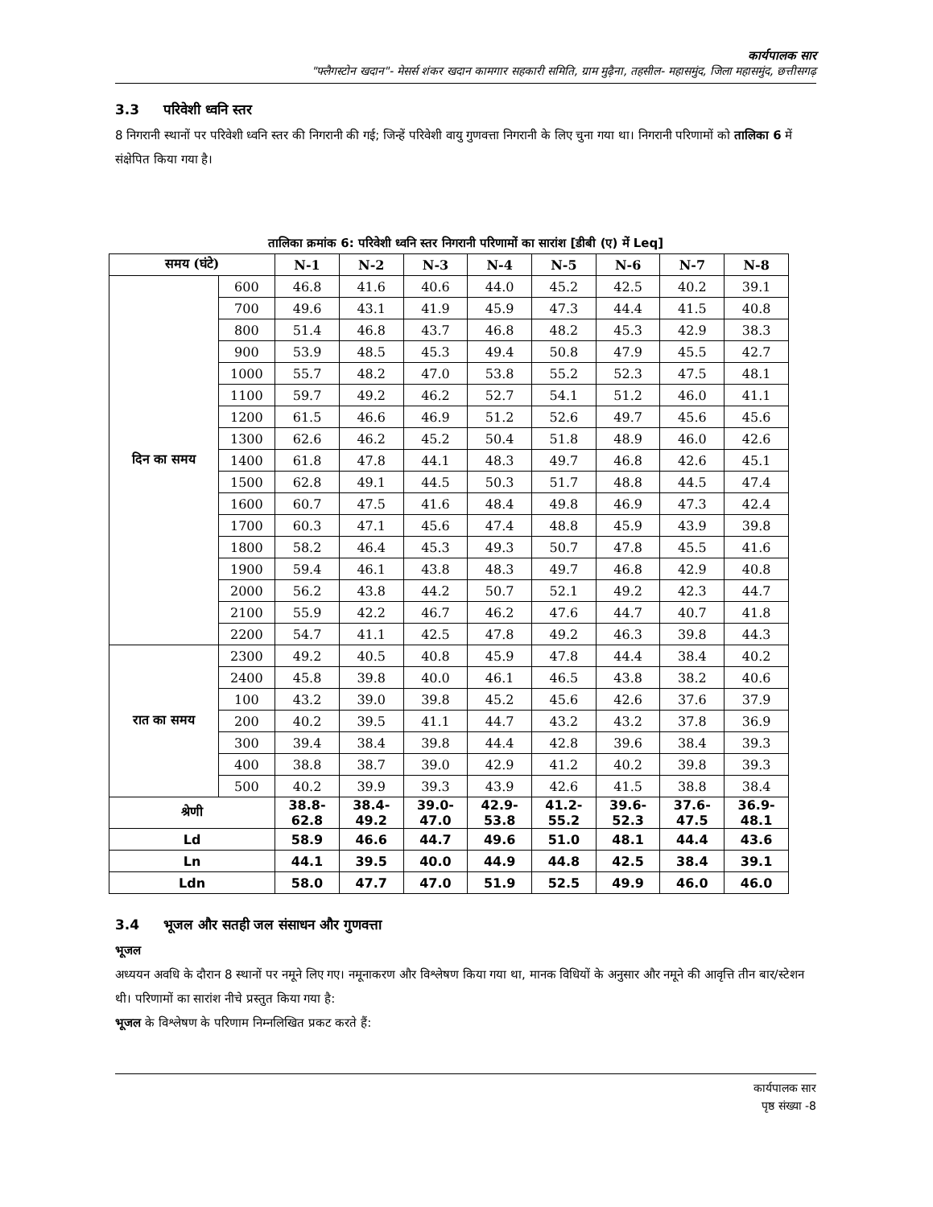कार्यपालक सार
"फ्लैगस्टोन खदान"- मेसर्स शंकर खदान कामगार सहकारी समिति, ग्राम मुढ़ैना, तहसील- महासमुंद, जिला महासमुंद, छत्तीसगढ़
3.3 परिवेशी ध्वनि स्तर
8 निगरानी स्थानों पर परिवेशी ध्वनि स्तर की निगरानी की गई; जिन्हें परिवेशी वायु गुणवत्ता निगरानी के लिए चुना गया था। निगरानी परिणामों को तालिका 6 में संक्षेपित किया गया है।
तालिका क्रमांक 6: परिवेशी ध्वनि स्तर निगरानी परिणामों का सारांश [डीबी (ए) में Leq]
| समय (घंटे) | | N-1 | N-2 | N-3 | N-4 | N-5 | N-6 | N-7 | N-8 |
| --- | --- | --- | --- | --- | --- | --- | --- | --- | --- |
| दिन का समय | 600 | 46.8 | 41.6 | 40.6 | 44.0 | 45.2 | 42.5 | 40.2 | 39.1 |
| | 700 | 49.6 | 43.1 | 41.9 | 45.9 | 47.3 | 44.4 | 41.5 | 40.8 |
| | 800 | 51.4 | 46.8 | 43.7 | 46.8 | 48.2 | 45.3 | 42.9 | 38.3 |
| | 900 | 53.9 | 48.5 | 45.3 | 49.4 | 50.8 | 47.9 | 45.5 | 42.7 |
| | 1000 | 55.7 | 48.2 | 47.0 | 53.8 | 55.2 | 52.3 | 47.5 | 48.1 |
| | 1100 | 59.7 | 49.2 | 46.2 | 52.7 | 54.1 | 51.2 | 46.0 | 41.1 |
| | 1200 | 61.5 | 46.6 | 46.9 | 51.2 | 52.6 | 49.7 | 45.6 | 45.6 |
| | 1300 | 62.6 | 46.2 | 45.2 | 50.4 | 51.8 | 48.9 | 46.0 | 42.6 |
| | 1400 | 61.8 | 47.8 | 44.1 | 48.3 | 49.7 | 46.8 | 42.6 | 45.1 |
| | 1500 | 62.8 | 49.1 | 44.5 | 50.3 | 51.7 | 48.8 | 44.5 | 47.4 |
| | 1600 | 60.7 | 47.5 | 41.6 | 48.4 | 49.8 | 46.9 | 47.3 | 42.4 |
| | 1700 | 60.3 | 47.1 | 45.6 | 47.4 | 48.8 | 45.9 | 43.9 | 39.8 |
| | 1800 | 58.2 | 46.4 | 45.3 | 49.3 | 50.7 | 47.8 | 45.5 | 41.6 |
| | 1900 | 59.4 | 46.1 | 43.8 | 48.3 | 49.7 | 46.8 | 42.9 | 40.8 |
| | 2000 | 56.2 | 43.8 | 44.2 | 50.7 | 52.1 | 49.2 | 42.3 | 44.7 |
| | 2100 | 55.9 | 42.2 | 46.7 | 46.2 | 47.6 | 44.7 | 40.7 | 41.8 |
| | 2200 | 54.7 | 41.1 | 42.5 | 47.8 | 49.2 | 46.3 | 39.8 | 44.3 |
| रात का समय | 2300 | 49.2 | 40.5 | 40.8 | 45.9 | 47.8 | 44.4 | 38.4 | 40.2 |
| | 2400 | 45.8 | 39.8 | 40.0 | 46.1 | 46.5 | 43.8 | 38.2 | 40.6 |
| | 100 | 43.2 | 39.0 | 39.8 | 45.2 | 45.6 | 42.6 | 37.6 | 37.9 |
| | 200 | 40.2 | 39.5 | 41.1 | 44.7 | 43.2 | 43.2 | 37.8 | 36.9 |
| | 300 | 39.4 | 38.4 | 39.8 | 44.4 | 42.8 | 39.6 | 38.4 | 39.3 |
| | 400 | 38.8 | 38.7 | 39.0 | 42.9 | 41.2 | 40.2 | 39.8 | 39.3 |
| | 500 | 40.2 | 39.9 | 39.3 | 43.9 | 42.6 | 41.5 | 38.8 | 38.4 |
| श्रेणी | | 38.8- 62.8 | 38.4- 49.2 | 39.0- 47.0 | 42.9- 53.8 | 41.2- 55.2 | 39.6- 52.3 | 37.6- 47.5 | 36.9- 48.1 |
| Ld | | 58.9 | 46.6 | 44.7 | 49.6 | 51.0 | 48.1 | 44.4 | 43.6 |
| Ln | | 44.1 | 39.5 | 40.0 | 44.9 | 44.8 | 42.5 | 38.4 | 39.1 |
| Ldn | | 58.0 | 47.7 | 47.0 | 51.9 | 52.5 | 49.9 | 46.0 | 46.0 |
3.4 भूजल और सतही जल संसाधन और गुणवत्ता
भूजल
अध्ययन अवधि के दौरान 8 स्थानों पर नमूने लिए गए। नमूनाकरण और विश्लेषण किया गया था, मानक विधियों के अनुसार और नमूने की आवृत्ति तीन बार/स्टेशन थी। परिणामों का सारांश नीचे प्रस्तुत किया गया है:
भूजल के विश्लेषण के परिणाम निम्नलिखित प्रकट करते हैं:
कार्यपालक सार
पृष्ठ संख्या -8